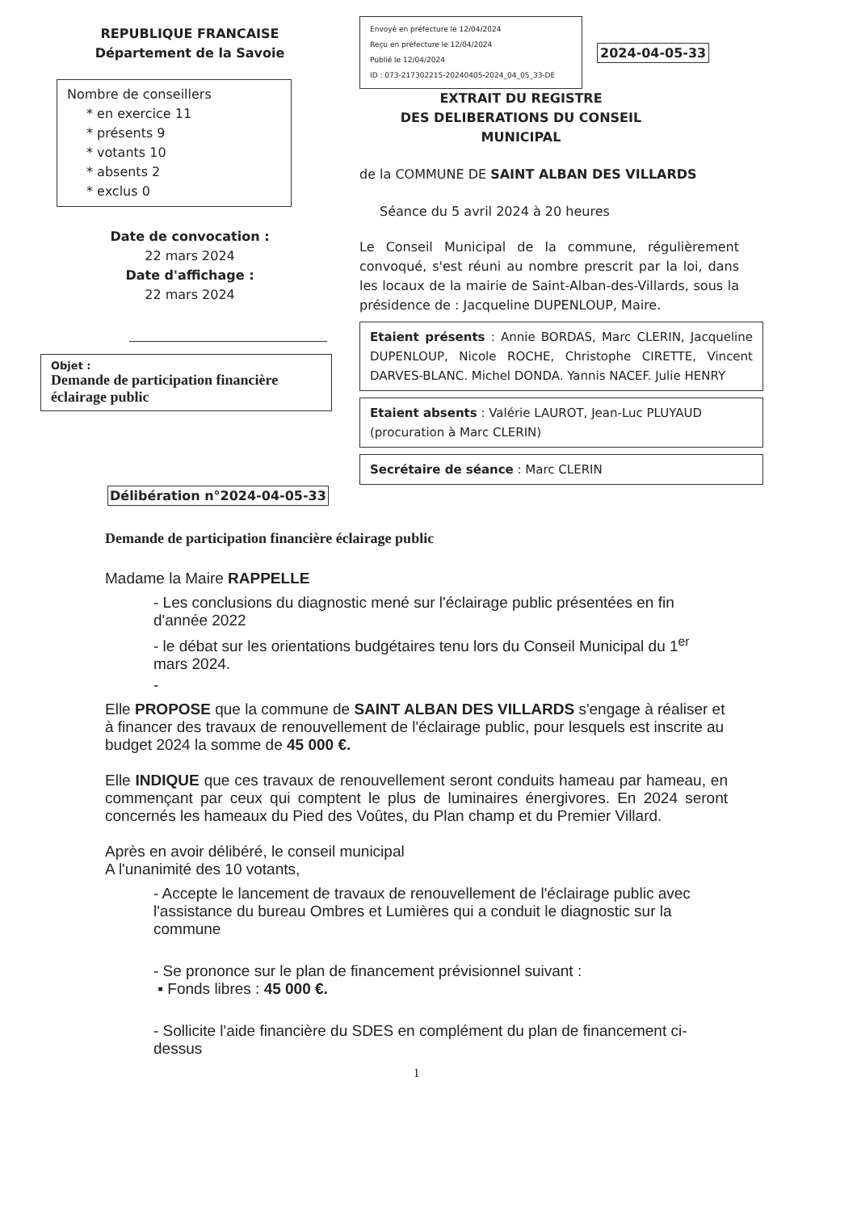REPUBLIQUE FRANCAISE
Département de la Savoie
Nombre de conseillers
* en exercice 11
* présents 9
* votants 10
* absents 2
* exclus 0
Date de convocation :
22 mars 2024
Date d'affichage :
22 mars 2024
Objet :
Demande de participation financière éclairage public
Envoyé en préfecture le 12/04/2024
Reçu en préfecture le 12/04/2024
Publié le 12/04/2024
ID : 073-217302215-20240405-2024_04_05_33-DE
2024-04-05-33
EXTRAIT DU REGISTRE
DES DELIBERATIONS DU CONSEIL MUNICIPAL
de la COMMUNE DE SAINT ALBAN DES VILLARDS
Séance du 5 avril 2024 à 20 heures
Le Conseil Municipal de la commune, régulièrement convoqué, s'est réuni au nombre prescrit par la loi, dans les locaux de la mairie de Saint-Alban-des-Villards, sous la présidence de : Jacqueline DUPENLOUP, Maire.
Etaient présents : Annie BORDAS, Marc CLERIN, Jacqueline DUPENLOUP, Nicole ROCHE, Christophe CIRETTE, Vincent DARVES-BLANC. Michel DONDA. Yannis NACEF. Julie HENRY
Etaient absents : Valérie LAUROT, Jean-Luc PLUYAUD (procuration à Marc CLERIN)
Secrétaire de séance : Marc CLERIN
Délibération n°2024-04-05-33
Demande de participation financière éclairage public
Madame la Maire RAPPELLE
- Les conclusions du diagnostic mené sur l'éclairage public présentées en fin d'année 2022
- le débat sur les orientations budgétaires tenu lors du Conseil Municipal du 1<sup>er</sup> mars 2024.
-
Elle PROPOSE que la commune de SAINT ALBAN DES VILLARDS s'engage à réaliser et à financer des travaux de renouvellement de l'éclairage public, pour lesquels est inscrite au budget 2024 la somme de 45 000 €.
Elle INDIQUE que ces travaux de renouvellement seront conduits hameau par hameau, en commençant par ceux qui comptent le plus de luminaires énergivores. En 2024 seront concernés les hameaux du Pied des Voûtes, du Plan champ et du Premier Villard.
Après en avoir délibéré, le conseil municipal
A l'unanimité des 10 votants,
- Accepte le lancement de travaux de renouvellement de l'éclairage public avec l'assistance du bureau Ombres et Lumières qui a conduit le diagnostic sur la commune
- Se prononce sur le plan de financement prévisionnel suivant :
▪ Fonds libres : 45 000 €.
- Sollicite l'aide financière du SDES en complément du plan de financement ci-dessus
1